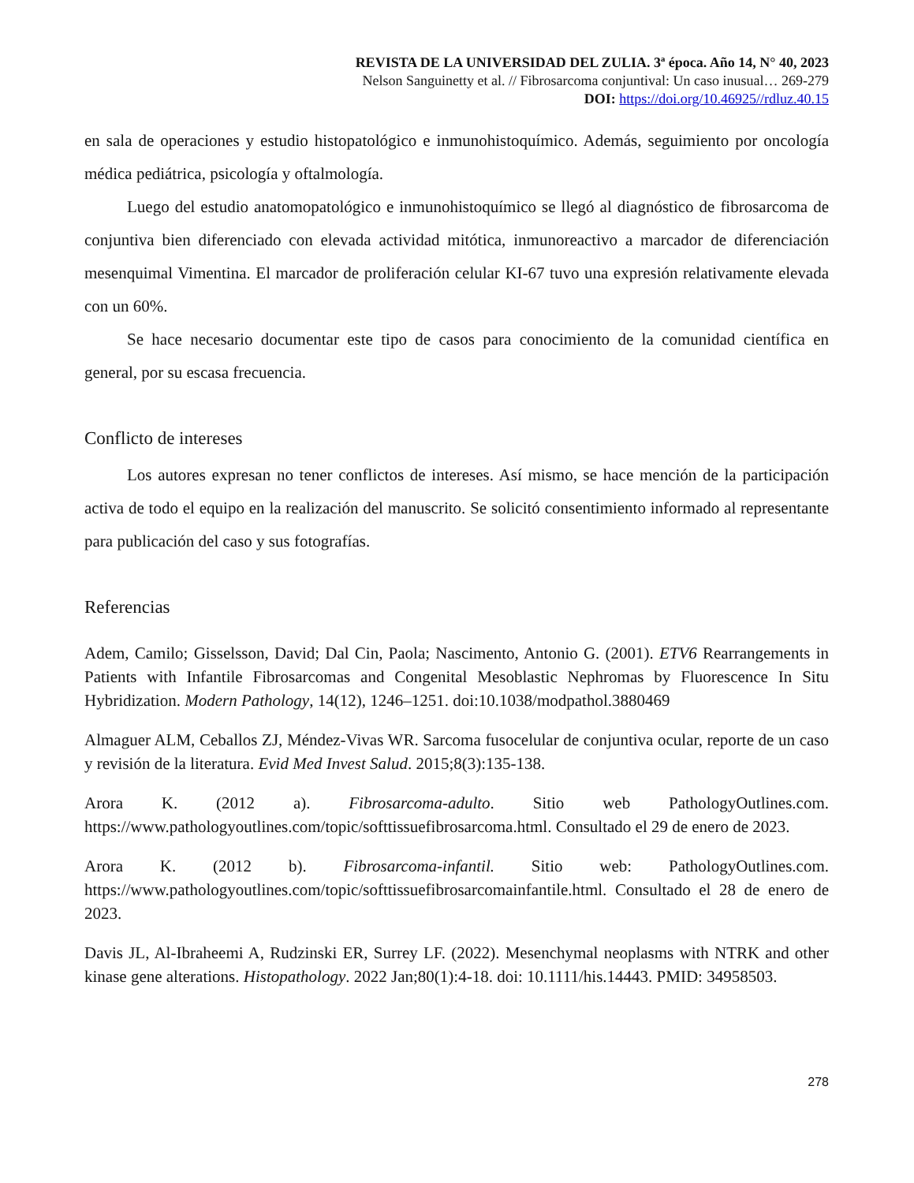REVISTA DE LA UNIVERSIDAD DEL ZULIA. 3ª época. Año 14, N° 40, 2023
Nelson Sanguinetty et al. // Fibrosarcoma conjuntival: Un caso inusual… 269-279
DOI: https://doi.org/10.46925//rdluz.40.15
en sala de operaciones y estudio histopatológico e inmunohistoquímico. Además, seguimiento por oncología médica pediátrica, psicología y oftalmología.
Luego del estudio anatomopatológico e inmunohistoquímico se llegó al diagnóstico de fibrosarcoma de conjuntiva bien diferenciado con elevada actividad mitótica, inmunoreactivo a marcador de diferenciación mesenquimal Vimentina. El marcador de proliferación celular KI-67 tuvo una expresión relativamente elevada con un 60%.
Se hace necesario documentar este tipo de casos para conocimiento de la comunidad científica en general, por su escasa frecuencia.
Conflicto de intereses
Los autores expresan no tener conflictos de intereses. Así mismo, se hace mención de la participación activa de todo el equipo en la realización del manuscrito. Se solicitó consentimiento informado al representante para publicación del caso y sus fotografías.
Referencias
Adem, Camilo; Gisselsson, David; Dal Cin, Paola; Nascimento, Antonio G. (2001). ETV6 Rearrangements in Patients with Infantile Fibrosarcomas and Congenital Mesoblastic Nephromas by Fluorescence In Situ Hybridization. Modern Pathology, 14(12), 1246–1251. doi:10.1038/modpathol.3880469
Almaguer ALM, Ceballos ZJ, Méndez-Vivas WR. Sarcoma fusocelular de conjuntiva ocular, reporte de un caso y revisión de la literatura. Evid Med Invest Salud. 2015;8(3):135-138.
Arora K. (2012 a). Fibrosarcoma-adulto. Sitio web PathologyOutlines.com. https://www.pathologyoutlines.com/topic/softtissuefibrosarcoma.html. Consultado el 29 de enero de 2023.
Arora K. (2012 b). Fibrosarcoma-infantil. Sitio web: PathologyOutlines.com. https://www.pathologyoutlines.com/topic/softtissuefibrosarcomainfantile.html. Consultado el 28 de enero de 2023.
Davis JL, Al-Ibraheemi A, Rudzinski ER, Surrey LF. (2022). Mesenchymal neoplasms with NTRK and other kinase gene alterations. Histopathology. 2022 Jan;80(1):4-18. doi: 10.1111/his.14443. PMID: 34958503.
278